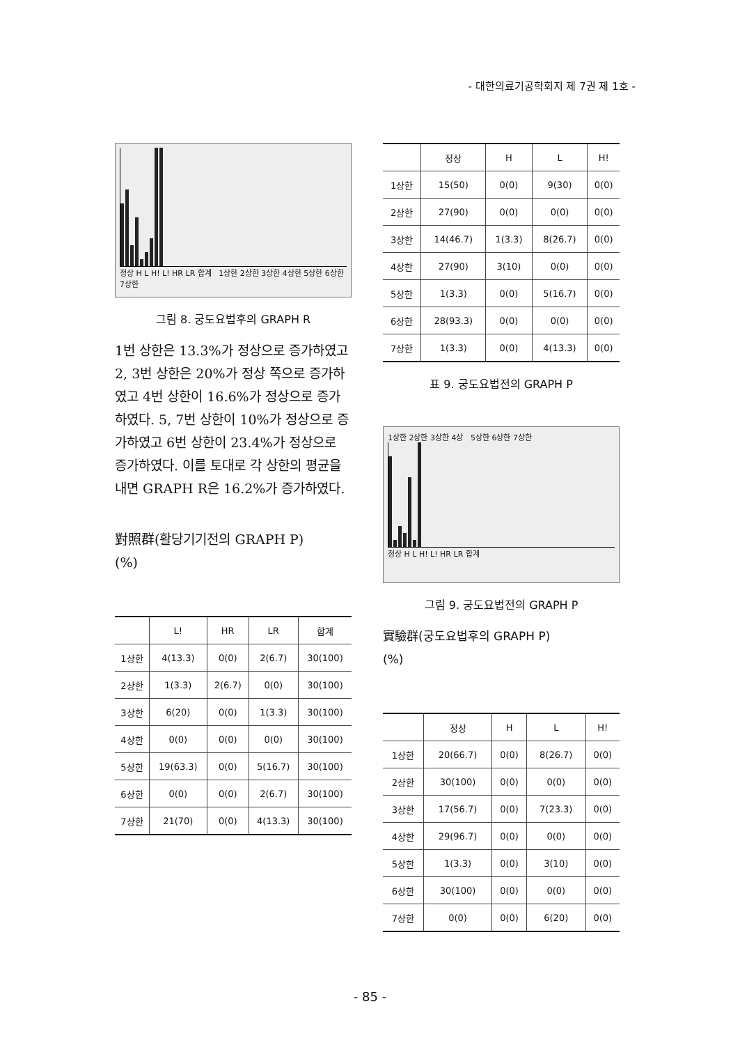- 대한의료기공학회지 제 7권 제 1호 -
정상 H L H! L! HR LR 합계 1상한 2상한 3상한 4상한 5상한 6상한 7상한
그림 8. 궁도요법후의 GRAPH R
1번 상한은 13.3%가 정상으로 증가하였고 2, 3번 상한은 20%가 정상 쪽으로 증가하였고 4번 상한이 16.6%가 정상으로 증가하였다. 5, 7번 상한이 10%가 정상으로 증가하였고 6번 상한이 23.4%가 정상으로 증가하였다. 이를 토대로 각 상한의 평균을 내면 GRAPH R은 16.2%가 증가하였다.
對照群(활당기기전의 GRAPH P)
(%)
| | L! | HR | LR | 합계 |
| --- | --- | --- | --- | --- |
| 1상한 | 4(13.3) | 0(0) | 2(6.7) | 30(100) |
| 2상한 | 1(3.3) | 2(6.7) | 0(0) | 30(100) |
| 3상한 | 6(20) | 0(0) | 1(3.3) | 30(100) |
| 4상한 | 0(0) | 0(0) | 0(0) | 30(100) |
| 5상한 | 19(63.3) | 0(0) | 5(16.7) | 30(100) |
| 6상한 | 0(0) | 0(0) | 2(6.7) | 30(100) |
| 7상한 | 21(70) | 0(0) | 4(13.3) | 30(100) |
| | 정상 | H | L | H! |
| --- | --- | --- | --- | --- |
| 1상한 | 15(50) | 0(0) | 9(30) | 0(0) |
| 2상한 | 27(90) | 0(0) | 0(0) | 0(0) |
| 3상한 | 14(46.7) | 1(3.3) | 8(26.7) | 0(0) |
| 4상한 | 27(90) | 3(10) | 0(0) | 0(0) |
| 5상한 | 1(3.3) | 0(0) | 5(16.7) | 0(0) |
| 6상한 | 28(93.3) | 0(0) | 0(0) | 0(0) |
| 7상한 | 1(3.3) | 0(0) | 4(13.3) | 0(0) |
표 9. 궁도요법전의 GRAPH P
1상한 2상한 3상한 4상 5상한 6상한 7상한
정상 H L H! L! HR LR 합계
그림 9. 궁도요법전의 GRAPH P
實驗群(궁도요법후의 GRAPH P)
(%)
| | 정상 | H | L | H! |
| --- | --- | --- | --- | --- |
| 1상한 | 20(66.7) | 0(0) | 8(26.7) | 0(0) |
| 2상한 | 30(100) | 0(0) | 0(0) | 0(0) |
| 3상한 | 17(56.7) | 0(0) | 7(23.3) | 0(0) |
| 4상한 | 29(96.7) | 0(0) | 0(0) | 0(0) |
| 5상한 | 1(3.3) | 0(0) | 3(10) | 0(0) |
| 6상한 | 30(100) | 0(0) | 0(0) | 0(0) |
| 7상한 | 0(0) | 0(0) | 6(20) | 0(0) |
- 85 -